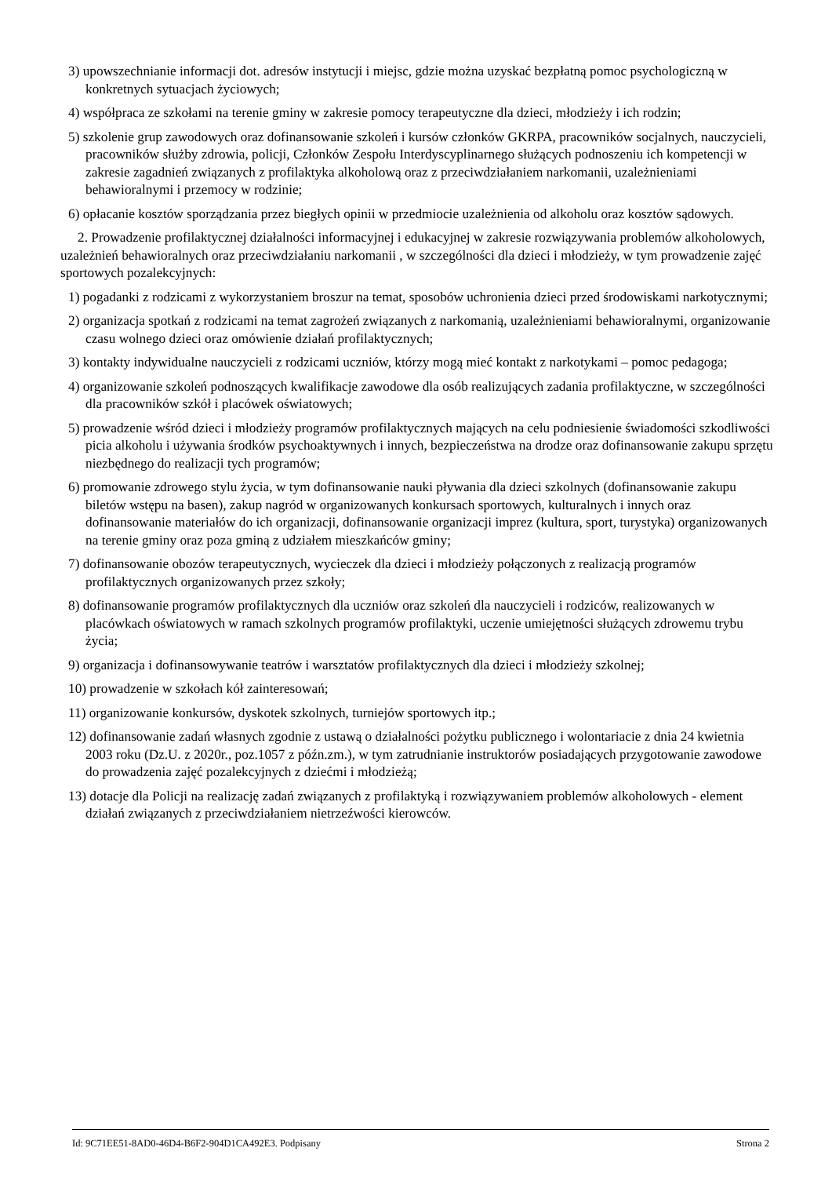3) upowszechnianie informacji dot. adresów instytucji i miejsc, gdzie można uzyskać bezpłatną pomoc psychologiczną w konkretnych sytuacjach życiowych;
4) współpraca ze szkołami na terenie gminy w zakresie pomocy terapeutyczne dla dzieci, młodzieży i ich rodzin;
5) szkolenie grup zawodowych oraz dofinansowanie szkoleń i kursów członków GKRPA, pracowników socjalnych, nauczycieli, pracowników służby zdrowia, policji, Członków Zespołu Interdyscyplinarnego służących podnoszeniu ich kompetencji w zakresie zagadnień związanych z profilaktyka alkoholową oraz z przeciwdziałaniem narkomanii, uzależnieniami behawioralnymi i przemocy w rodzinie;
6) opłacanie kosztów sporządzania przez biegłych opinii w przedmiocie uzależnienia od alkoholu oraz kosztów sądowych.
2. Prowadzenie profilaktycznej działalności informacyjnej i edukacyjnej w zakresie rozwiązywania problemów alkoholowych, uzależnień behawioralnych oraz przeciwdziałaniu narkomanii , w szczególności dla dzieci i młodzieży, w tym prowadzenie zajęć sportowych pozalekcyjnych:
1) pogadanki z rodzicami z wykorzystaniem broszur na temat, sposobów uchronienia dzieci przed środowiskami narkotycznymi;
2) organizacja spotkań z rodzicami na temat zagrożeń związanych z narkomanią, uzależnieniami behawioralnymi, organizowanie czasu wolnego dzieci oraz omówienie działań profilaktycznych;
3) kontakty indywidualne nauczycieli z rodzicami uczniów, którzy mogą mieć kontakt z narkotykami – pomoc pedagoga;
4) organizowanie szkoleń podnoszących kwalifikacje zawodowe dla osób realizujących zadania profilaktyczne, w szczególności dla pracowników szkół i placówek oświatowych;
5) prowadzenie wśród dzieci i młodzieży programów profilaktycznych mających na celu podniesienie świadomości szkodliwości picia alkoholu i używania środków psychoaktywnych i innych, bezpieczeństwa na drodze oraz dofinansowanie zakupu sprzętu niezbędnego do realizacji tych programów;
6) promowanie zdrowego stylu życia, w tym dofinansowanie nauki pływania dla dzieci szkolnych (dofinansowanie zakupu biletów wstępu na basen), zakup nagród w organizowanych konkursach sportowych, kulturalnych i innych oraz dofinansowanie materiałów do ich organizacji, dofinansowanie organizacji imprez (kultura, sport, turystyka) organizowanych na terenie gminy oraz poza gminą z udziałem mieszkańców gminy;
7) dofinansowanie obozów terapeutycznych, wycieczek dla dzieci i młodzieży połączonych z realizacją programów profilaktycznych organizowanych przez szkoły;
8) dofinansowanie programów profilaktycznych dla uczniów oraz szkoleń dla nauczycieli i rodziców, realizowanych w placówkach oświatowych w ramach szkolnych programów profilaktyki, uczenie umiejętności służących zdrowemu trybu życia;
9) organizacja i dofinansowywanie teatrów i warsztatów profilaktycznych dla dzieci i młodzieży szkolnej;
10) prowadzenie w szkołach kół zainteresowań;
11) organizowanie konkursów, dyskotek szkolnych, turniejów sportowych itp.;
12) dofinansowanie zadań własnych zgodnie z ustawą o działalności pożytku publicznego i wolontariacie z dnia 24 kwietnia 2003 roku (Dz.U. z 2020r., poz.1057 z późn.zm.), w tym zatrudnianie instruktorów posiadających przygotowanie zawodowe do prowadzenia zajęć pozalekcyjnych z dziećmi i młodzieżą;
13) dotacje dla Policji na realizację zadań związanych z profilaktyką i rozwiązywaniem problemów alkoholowych - element działań związanych z przeciwdziałaniem nietrzeźwości kierowców.
Id: 9C71EE51-8AD0-46D4-B6F2-904D1CA492E3. Podpisany Strona 2